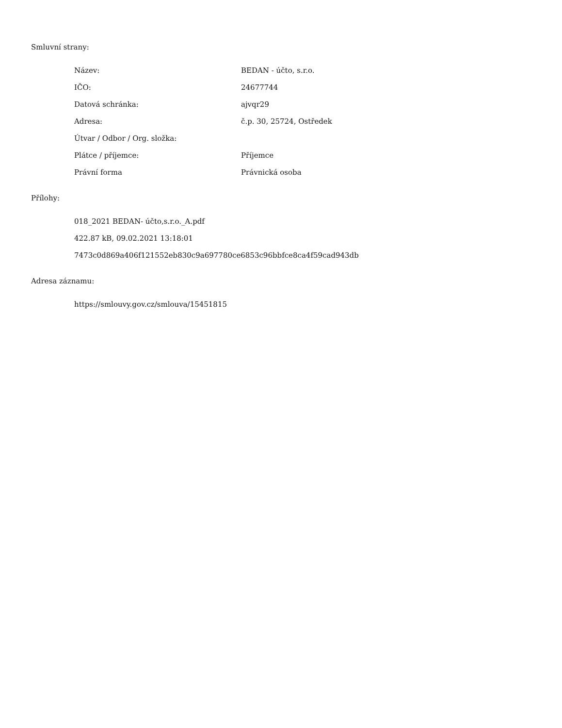Smluvní strany:
| Název: | BEDAN - účto, s.r.o. |
| IČO: | 24677744 |
| Datová schránka: | ajvqr29 |
| Adresa: | č.p. 30, 25724, Ostředek |
| Útvar / Odbor / Org. složka: | |
| Plátce / příjemce: | Příjemce |
| Právní forma | Právnická osoba |
Přílohy:
018_2021 BEDAN- účto,s.r.o._A.pdf
422.87 kB, 09.02.2021 13:18:01
7473c0d869a406f121552eb830c9a697780ce6853c96bbfce8ca4f59cad943db
Adresa záznamu:
https://smlouvy.gov.cz/smlouva/15451815